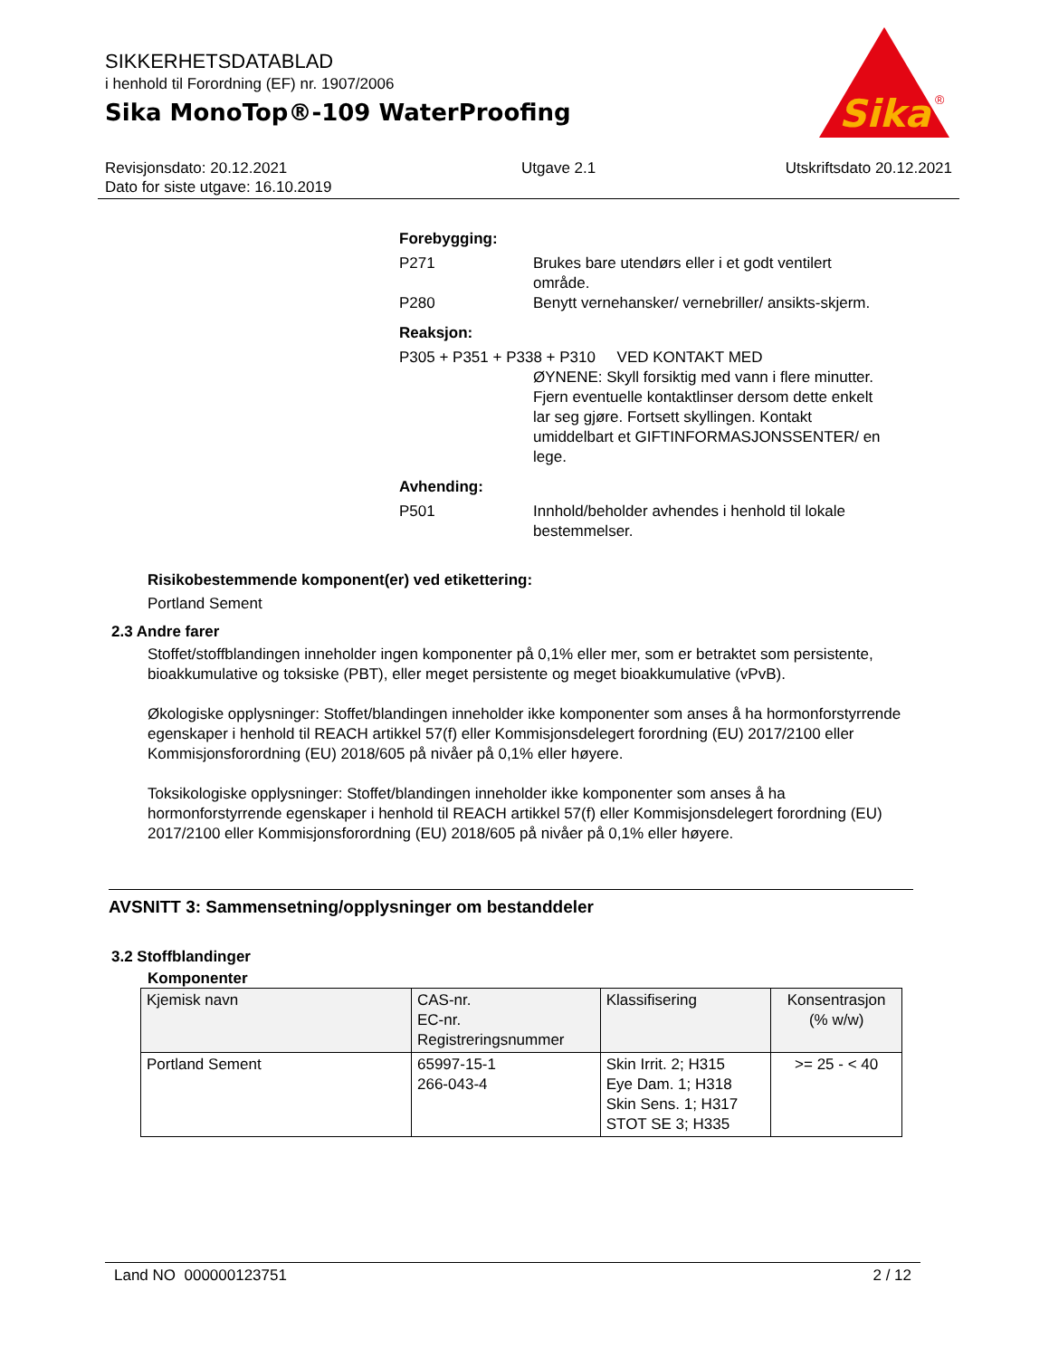SIKKERHETSDATABLAD
i henhold til Forordning (EF) nr. 1907/2006
Sika MonoTop®-109 WaterProofing
Sika
®
Revisjonsdato: 20.12.2021
Dato for siste utgave: 16.10.2019
Utgave 2.1 Utskriftsdato 20.12.2021
Forebygging:
P271 Brukes bare utendørs eller i et godt ventilert område.
P280 Benytt vernehansker/ vernebriller/ ansikts-skjerm.
Reaksjon:
P305 + P351 + P338 + P310 VED KONTAKT MED
ØYNENE: Skyll forsiktig med vann i flere minutter. Fjern eventuelle kontaktlinser dersom dette enkelt lar seg gjøre. Fortsett skyllingen. Kontakt umiddelbart et GIFTINFORMASJONSSENTER/ en lege.
Avhending:
P501 Innhold/beholder avhendes i henhold til lokale bestemmelser.
Risikobestemmende komponent(er) ved etikettering:
Portland Sement
2.3 Andre farer
Stoffet/stoffblandingen inneholder ingen komponenter på 0,1% eller mer, som er betraktet som persistente, bioakkumulative og toksiske (PBT), eller meget persistente og meget bioakkumulative (vPvB).
Økologiske opplysninger: Stoffet/blandingen inneholder ikke komponenter som anses å ha hormonforstyrrende egenskaper i henhold til REACH artikkel 57(f) eller Kommisjonsdelegert forordning (EU) 2017/2100 eller Kommisjonsforordning (EU) 2018/605 på nivåer på 0,1% eller høyere.
Toksikologiske opplysninger: Stoffet/blandingen inneholder ikke komponenter som anses å ha hormonforstyrrende egenskaper i henhold til REACH artikkel 57(f) eller Kommisjonsdelegert forordning (EU) 2017/2100 eller Kommisjonsforordning (EU) 2018/605 på nivåer på 0,1% eller høyere.
AVSNITT 3: Sammensetning/opplysninger om bestanddeler
3.2 Stoffblandinger
Komponenter
| Kjemisk navn | CAS-nr. EC-nr. Registreringsnummer | Klassifisering | Konsentrasjon (% w/w) |
| --- | --- | --- | --- |
| Portland Sement | 65997-15-1 266-043-4 | Skin Irrit. 2; H315 Eye Dam. 1; H318 Skin Sens. 1; H317 STOT SE 3; H335 | >= 25 - < 40 |
Land NO 000000123751 2 / 12